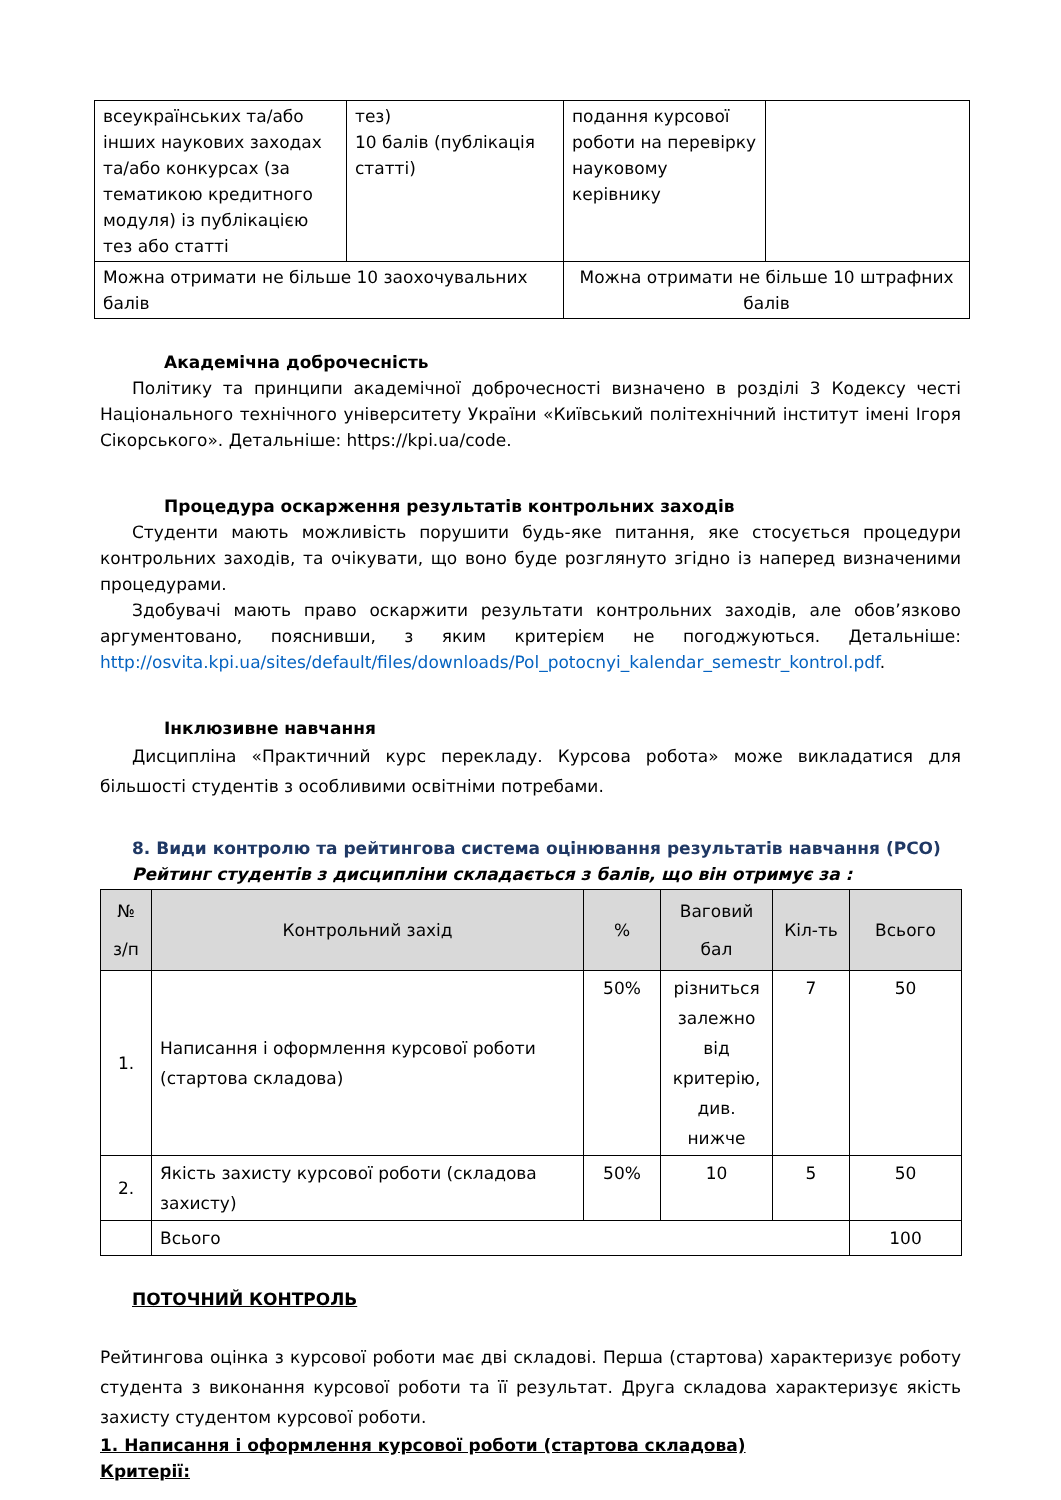| всеукраїнських та/або інших наукових заходах та/або конкурсах (за тематикою кредитного модуля) із публікацією тез або статті | тез) 10 балів (публікація статті) | подання курсової роботи на перевірку науковому керівнику | |
| Можна отримати не більше 10 заохочувальних балів | | Можна отримати не більше 10 штрафних балів | |
Академічна доброчесність
Політику та принципи академічної доброчесності визначено в розділі 3 Кодексу честі Національного технічного університету України «Київський політехнічний інститут імені Ігоря Сікорського». Детальніше: https://kpi.ua/code.
Процедура оскарження результатів контрольних заходів
Студенти мають можливість порушити будь-яке питання, яке стосується процедури контрольних заходів, та очікувати, що воно буде розглянуто згідно із наперед визначеними процедурами.
Здобувачі мають право оскаржити результати контрольних заходів, але обов’язково аргументовано, пояснивши, з яким критерієм не погоджуються. Детальніше: http://osvita.kpi.ua/sites/default/files/downloads/Pol_potocnyi_kalendar_semestr_kontrol.pdf.
Інклюзивне навчання
Дисципліна «Практичний курс перекладу. Курсова робота» може викладатися для більшості студентів з особливими освітніми потребами.
8. Види контролю та рейтингова система оцінювання результатів навчання (РСО)
Рейтинг студентів з дисципліни складається з балів, що він отримує за :
| № з/п | Контрольний захід | % | Ваговий бал | Кіл-ть | Всього |
| --- | --- | --- | --- | --- | --- |
| 1. | Написання і оформлення курсової роботи (стартова складова) | 50% | різниться залежно від критерію, див. нижче | 7 | 50 |
| 2. | Якість захисту курсової роботи (складова захисту) | 50% | 10 | 5 | 50 |
| | Всього | | | | 100 |
ПОТОЧНИЙ КОНТРОЛЬ
Рейтингова оцінка з курсової роботи має дві складові. Перша (стартова) характеризує роботу студента з виконання курсової роботи та її результат. Друга складова характеризує якість захисту студентом курсової роботи.
1. Написання і оформлення курсової роботи (стартова складова)
Критерії: